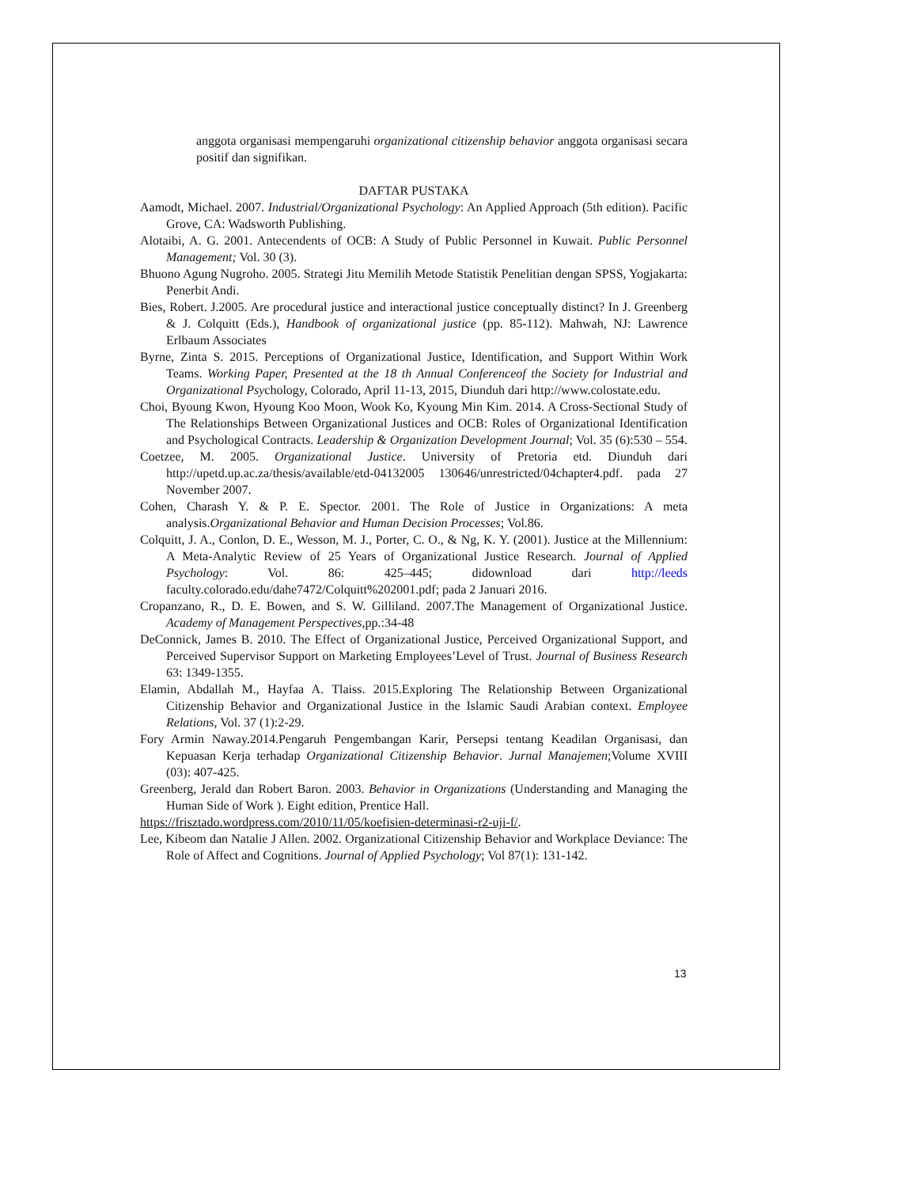anggota organisasi mempengaruhi organizational citizenship behavior anggota organisasi secara positif dan signifikan.
DAFTAR PUSTAKA
Aamodt, Michael. 2007. Industrial/Organizational Psychology: An Applied Approach (5th edition). Pacific Grove, CA: Wadsworth Publishing.
Alotaibi, A. G. 2001. Antecendents of OCB: A Study of Public Personnel in Kuwait. Public Personnel Management; Vol. 30 (3).
Bhuono Agung Nugroho. 2005. Strategi Jitu Memilih Metode Statistik Penelitian dengan SPSS, Yogjakarta: Penerbit Andi.
Bies, Robert. J.2005. Are procedural justice and interactional justice conceptually distinct? In J. Greenberg & J. Colquitt (Eds.), Handbook of organizational justice (pp. 85-112). Mahwah, NJ: Lawrence Erlbaum Associates
Byrne, Zinta S. 2015. Perceptions of Organizational Justice, Identification, and Support Within Work Teams. Working Paper, Presented at the 18 th Annual Conferenceof the Society for Industrial and Organizational Psychology, Colorado, April 11-13, 2015, Diunduh dari http://www.colostate.edu.
Choi, Byoung Kwon, Hyoung Koo Moon, Wook Ko, Kyoung Min Kim. 2014. A Cross-Sectional Study of The Relationships Between Organizational Justices and OCB: Roles of Organizational Identification and Psychological Contracts. Leadership & Organization Development Journal; Vol. 35 (6):530 – 554.
Coetzee, M. 2005. Organizational Justice. University of Pretoria etd. Diunduh dari http://upetd.up.ac.za/thesis/available/etd-04132005 130646/unrestricted/04chapter4.pdf. pada 27 November 2007.
Cohen, Charash Y. & P. E. Spector. 2001. The Role of Justice in Organizations: A meta analysis.Organizational Behavior and Human Decision Processes; Vol.86.
Colquitt, J. A., Conlon, D. E., Wesson, M. J., Porter, C. O., & Ng, K. Y. (2001). Justice at the Millennium: A Meta-Analytic Review of 25 Years of Organizational Justice Research. Journal of Applied Psychology: Vol. 86: 425–445; didownload dari http://leeds faculty.colorado.edu/dahe7472/Colquitt%202001.pdf; pada 2 Januari 2016.
Cropanzano, R., D. E. Bowen, and S. W. Gilliland. 2007.The Management of Organizational Justice. Academy of Management Perspectives,pp.:34-48
DeConnick, James B. 2010. The Effect of Organizational Justice, Perceived Organizational Support, and Perceived Supervisor Support on Marketing Employees’Level of Trust. Journal of Business Research 63: 1349-1355.
Elamin, Abdallah M., Hayfaa A. Tlaiss. 2015.Exploring The Relationship Between Organizational Citizenship Behavior and Organizational Justice in the Islamic Saudi Arabian context. Employee Relations, Vol. 37 (1):2-29.
Fory Armin Naway.2014.Pengaruh Pengembangan Karir, Persepsi tentang Keadilan Organisasi, dan Kepuasan Kerja terhadap Organizational Citizenship Behavior. Jurnal Manajemen;Volume XVIII (03): 407-425.
Greenberg, Jerald dan Robert Baron. 2003. Behavior in Organizations (Understanding and Managing the Human Side of Work ). Eight edition, Prentice Hall.
https://frisztado.wordpress.com/2010/11/05/koefisien-determinasi-r2-uji-f/.
Lee, Kibeom dan Natalie J Allen. 2002. Organizational Citizenship Behavior and Workplace Deviance: The Role of Affect and Cognitions. Journal of Applied Psychology; Vol 87(1): 131-142.
13